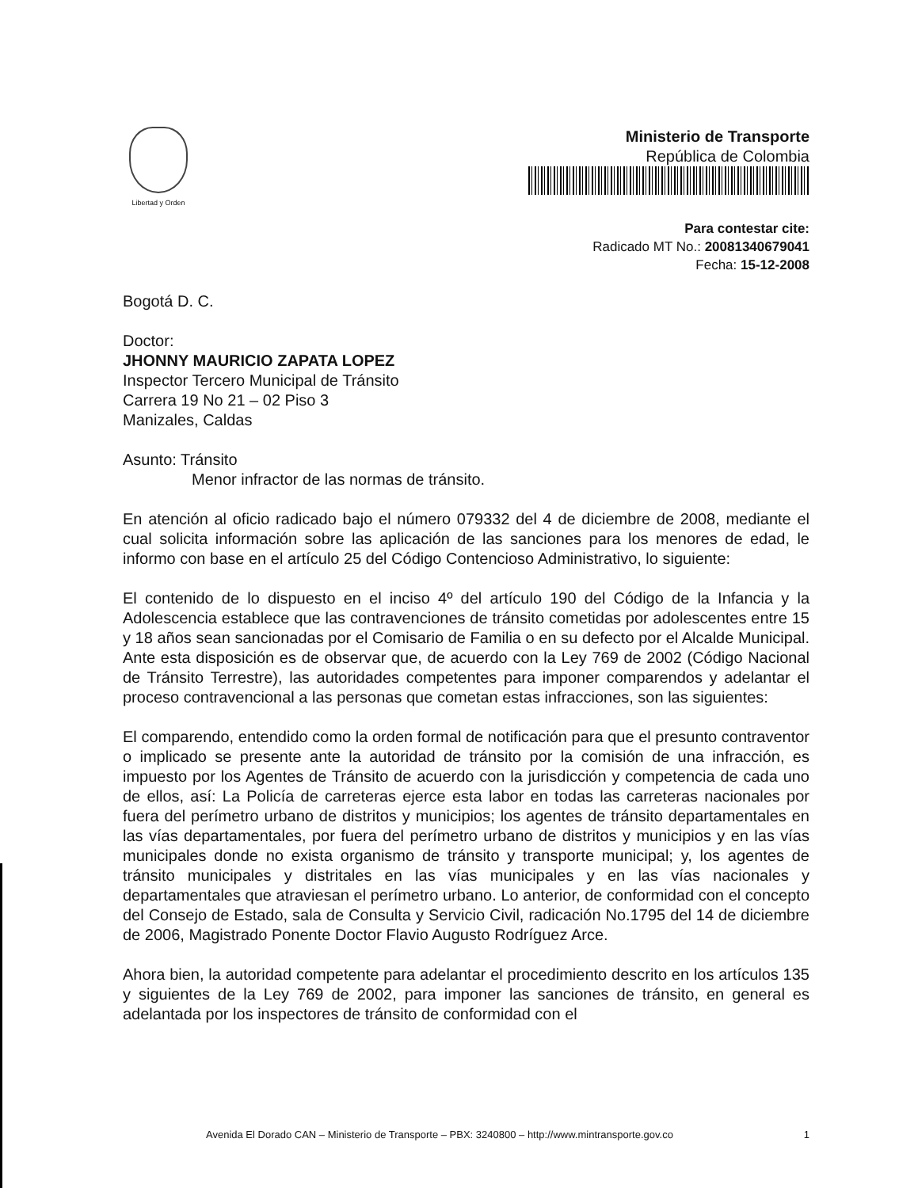Libertad y Orden
Ministerio de Transporte
República de Colombia
Para contestar cite:
Radicado MT No.: 20081340679041
Fecha: 15-12-2008
Bogotá D. C.
Doctor:
JHONNY MAURICIO ZAPATA LOPEZ
Inspector Tercero Municipal de Tránsito
Carrera 19 No 21 – 02 Piso 3
Manizales, Caldas
Asunto: Tránsito
Menor infractor de las normas de tránsito.
En atención al oficio radicado bajo el número 079332 del 4 de diciembre de 2008, mediante el cual solicita información sobre las aplicación de las sanciones para los menores de edad, le informo con base en el artículo 25 del Código Contencioso Administrativo, lo siguiente:
El contenido de lo dispuesto en el inciso 4º del artículo 190 del Código de la Infancia y la Adolescencia establece que las contravenciones de tránsito cometidas por adolescentes entre 15 y 18 años sean sancionadas por el Comisario de Familia o en su defecto por el Alcalde Municipal. Ante esta disposición es de observar que, de acuerdo con la Ley 769 de 2002 (Código Nacional de Tránsito Terrestre), las autoridades competentes para imponer comparendos y adelantar el proceso contravencional a las personas que cometan estas infracciones, son las siguientes:
El comparendo, entendido como la orden formal de notificación para que el presunto contraventor o implicado se presente ante la autoridad de tránsito por la comisión de una infracción, es impuesto por los Agentes de Tránsito de acuerdo con la jurisdicción y competencia de cada uno de ellos, así: La Policía de carreteras ejerce esta labor en todas las carreteras nacionales por fuera del perímetro urbano de distritos y municipios; los agentes de tránsito departamentales en las vías departamentales, por fuera del perímetro urbano de distritos y municipios y en las vías municipales donde no exista organismo de tránsito y transporte municipal; y, los agentes de tránsito municipales y distritales en las vías municipales y en las vías nacionales y departamentales que atraviesan el perímetro urbano. Lo anterior, de conformidad con el concepto del Consejo de Estado, sala de Consulta y Servicio Civil, radicación No.1795 del 14 de diciembre de 2006, Magistrado Ponente Doctor Flavio Augusto Rodríguez Arce.
Ahora bien, la autoridad competente para adelantar el procedimiento descrito en los artículos 135 y siguientes de la Ley 769 de 2002, para imponer las sanciones de tránsito, en general es adelantada por los inspectores de tránsito de conformidad con el
Avenida El Dorado CAN – Ministerio de Transporte – PBX: 3240800 – http://www.mintransporte.gov.co 1